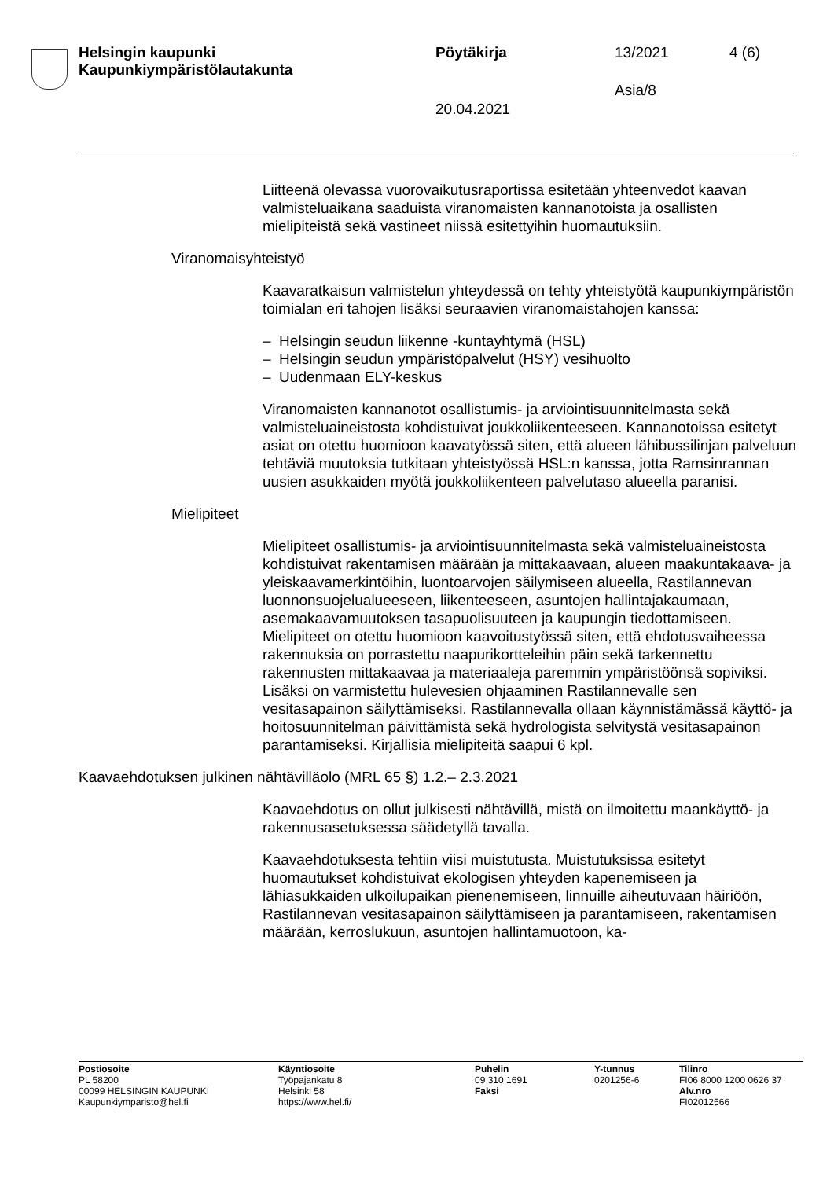Helsingin kaupunki
Kaupunkiympäristölautakunta
Pöytäkirja 13/2021 4 (6)
Asia/8
20.04.2021
Liitteenä olevassa vuorovaikutusraportissa esitetään yhteenvedot kaavan valmisteluaikana saaduista viranomaisten kannanotoista ja osallisten mielipiteistä sekä vastineet niissä esitettyihin huomautuksiin.
Viranomaisyhteistyö
Kaavaratkaisun valmistelun yhteydessä on tehty yhteistyötä kaupunkiympäristön toimialan eri tahojen lisäksi seuraavien viranomaistahojen kanssa:
– Helsingin seudun liikenne -kuntayhtymä (HSL)
– Helsingin seudun ympäristöpalvelut (HSY) vesihuolto
– Uudenmaan ELY-keskus
Viranomaisten kannanotot osallistumis- ja arviointisuunnitelmasta sekä valmisteluaineistosta kohdistuivat joukkoliikenteeseen. Kannanotoissa esitetyt asiat on otettu huomioon kaavatyössä siten, että alueen lähibussilinjan palveluun tehtäviä muutoksia tutkitaan yhteistyössä HSL:n kanssa, jotta Ramsinrannan uusien asukkaiden myötä joukkoliikenteen palvelutaso alueella paranisi.
Mielipiteet
Mielipiteet osallistumis- ja arviointisuunnitelmasta sekä valmisteluaineistosta kohdistuivat rakentamisen määrään ja mittakaavaan, alueen maakuntakaava- ja yleiskaavamerkintöihin, luontoarvojen säilymiseen alueella, Rastilannevan luonnonsuojelualueeseen, liikenteeseen, asuntojen hallintajakaumaan, asemakaavamuutoksen tasapuolisuuteen ja kaupungin tiedottamiseen. Mielipiteet on otettu huomioon kaavoitustyössä siten, että ehdotusvaiheessa rakennuksia on porrastettu naapurikortteleihin päin sekä tarkennettu rakennusten mittakaavaa ja materiaaleja paremmin ympäristöönsä sopiviksi. Lisäksi on varmistettu hulevesien ohjaaminen Rastilannevalle sen vesitasapainon säilyttämiseksi. Rastilannevalla ollaan käynnistämässä käyttö- ja hoitosuunnitelman päivittämistä sekä hydrologista selvitystä vesitasapainon parantamiseksi. Kirjallisia mielipiteitä saapui 6 kpl.
Kaavaehdotuksen julkinen nähtävilläolo (MRL 65 §) 1.2.– 2.3.2021
Kaavaehdotus on ollut julkisesti nähtävillä, mistä on ilmoitettu maankäyttö- ja rakennusasetuksessa säädetyllä tavalla.
Kaavaehdotuksesta tehtiin viisi muistutusta. Muistutuksissa esitetyt huomautukset kohdistuivat ekologisen yhteyden kapenemiseen ja lähiasukkaiden ulkoilupaikan pienenemiseen, linnuille aiheutuvaan häiriöön, Rastilannevan vesitasapainon säilyttämiseen ja parantamiseen, rakentamisen määrään, kerroslukuun, asuntojen hallintamuotoon, ka-
Postiosoite
PL 58200
00099 HELSINGIN KAUPUNKI
Kaupunkiymparisto@hel.fi
Käyntiosoite
Työpajankatu 8
Helsinki 58
https://www.hel.fi/
Puhelin
09 310 1691
Faksi
Y-tunnus
0201256-6
Tilinro
FI06 8000 1200 0626 37
Alv.nro
FI02012566